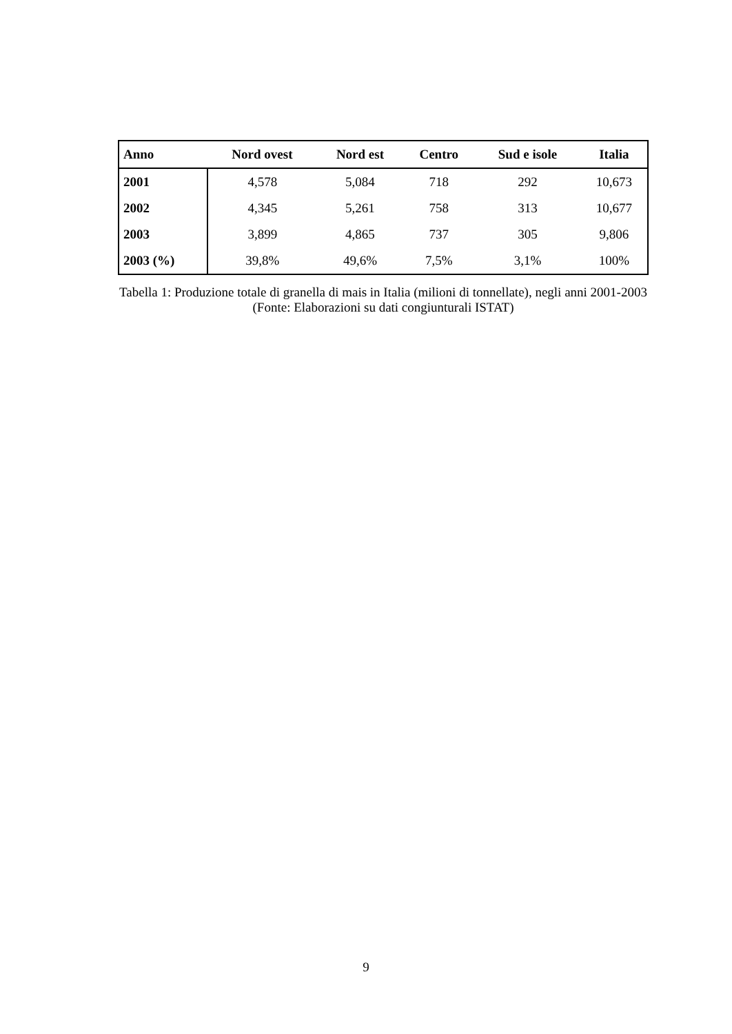| Anno | Nord ovest | Nord est | Centro | Sud e isole | Italia |
| --- | --- | --- | --- | --- | --- |
| 2001 | 4,578 | 5,084 | 718 | 292 | 10,673 |
| 2002 | 4,345 | 5,261 | 758 | 313 | 10,677 |
| 2003 | 3,899 | 4,865 | 737 | 305 | 9,806 |
| 2003 (%) | 39,8% | 49,6% | 7,5% | 3,1% | 100% |
Tabella 1: Produzione totale di granella di mais in Italia (milioni di tonnellate), negli anni 2001-2003 (Fonte: Elaborazioni su dati congiunturali ISTAT)
9